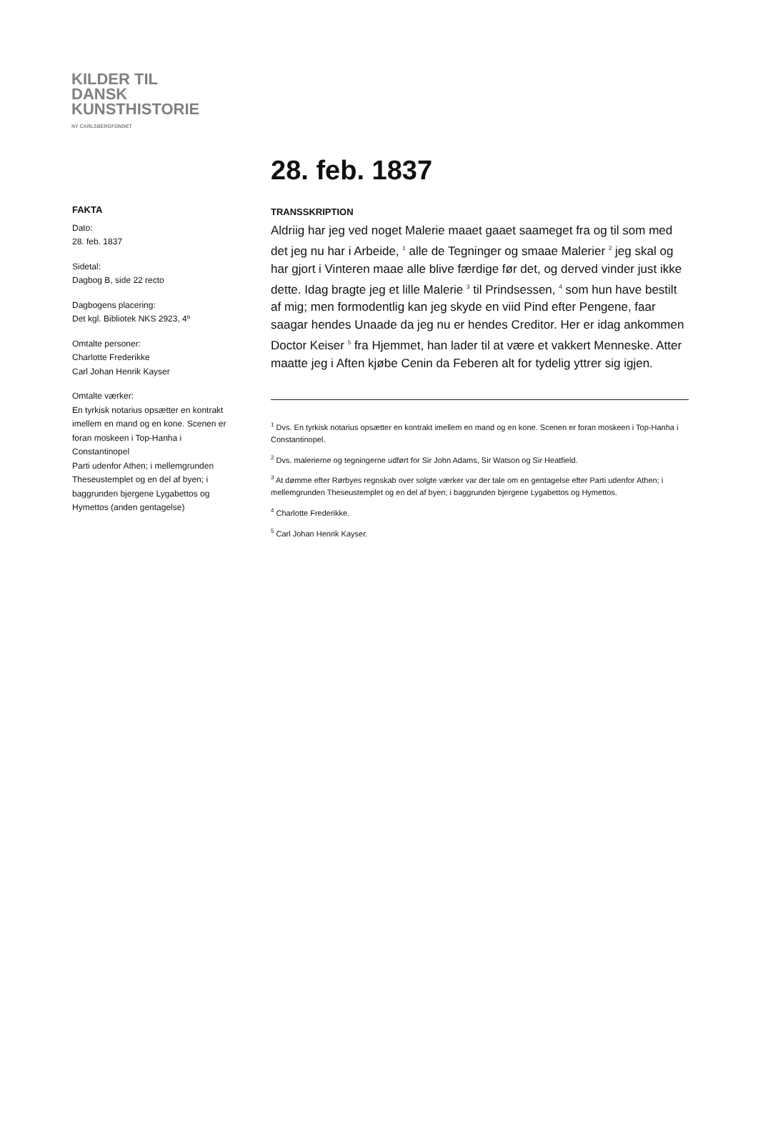KILDER TIL
DANSK
KUNSTHISTORIE
NY CARLSBERGFONDET
FAKTA
Dato:
28. feb. 1837
Sidetal:
Dagbog B, side 22 recto
Dagbogens placering:
Det kgl. Bibliotek NKS 2923, 4º
Omtalte personer:
Charlotte Frederikke
Carl Johan Henrik Kayser
Omtalte værker:
En tyrkisk notarius opsætter en kontrakt imellem en mand og en kone. Scenen er foran moskeen i Top-Hanha i Constantinopel
Parti udenfor Athen; i mellemgrunden Theseustemplet og en del af byen; i baggrunden bjergene Lygabettos og Hymettos (anden gentagelse)
28. feb. 1837
TRANSSKRIPTION
Aldriig har jeg ved noget Malerie maaet gaaet saameget fra og til som med det jeg nu har i Arbeide, <sup>1</sup> alle de Tegninger og smaae Malerier <sup>2</sup> jeg skal og har gjort i Vinteren maae alle blive færdige før det, og derved vinder just ikke dette. Idag bragte jeg et lille Malerie <sup>3</sup> til Prindsessen, <sup>4</sup> som hun have bestilt af mig; men formodentlig kan jeg skyde en viid Pind efter Pengene, faar saagar hendes Unaade da jeg nu er hendes Creditor. Her er idag ankommen Doctor Keiser <sup>5</sup> fra Hjemmet, han lader til at være et vakkert Menneske. Atter maatte jeg i Aften kjøbe Cenin da Feberen alt for tydelig yttrer sig igjen.
<sup>1</sup> Dvs. En tyrkisk notarius opsætter en kontrakt imellem en mand og en kone. Scenen er foran moskeen i Top-Hanha i Constantinopel.
<sup>2</sup> Dvs. malerierne og tegningerne udført for Sir John Adams, Sir Watson og Sir Heatfield.
<sup>3</sup> At dømme efter Rørbyes regnskab over solgte værker var der tale om en gentagelse efter Parti udenfor Athen; i mellemgrunden Theseustemplet og en del af byen; i baggrunden bjergene Lygabettos og Hymettos.
<sup>4</sup> Charlotte Frederikke.
<sup>5</sup> Carl Johan Henrik Kayser.